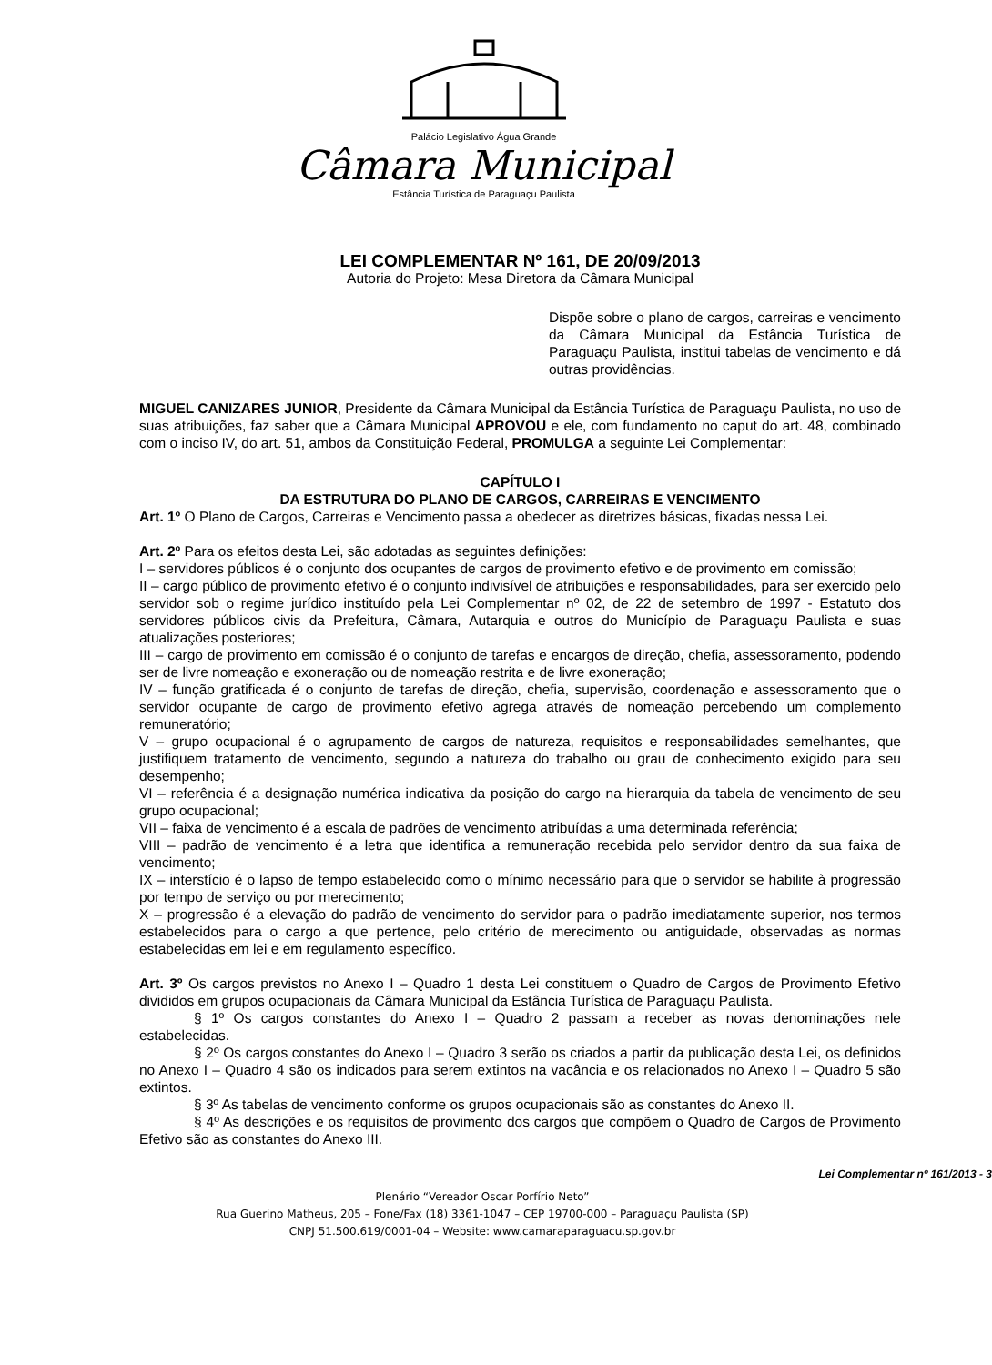Palácio Legislativo Água Grande
Câmara Municipal
Estância Turística de Paraguaçu Paulista
LEI COMPLEMENTAR Nº 161, DE 20/09/2013
Autoria do Projeto: Mesa Diretora da Câmara Municipal
Dispõe sobre o plano de cargos, carreiras e vencimento da Câmara Municipal da Estância Turística de Paraguaçu Paulista, institui tabelas de vencimento e dá outras providências.
MIGUEL CANIZARES JUNIOR, Presidente da Câmara Municipal da Estância Turística de Paraguaçu Paulista, no uso de suas atribuições, faz saber que a Câmara Municipal APROVOU e ele, com fundamento no caput do art. 48, combinado com o inciso IV, do art. 51, ambos da Constituição Federal, PROMULGA a seguinte Lei Complementar:
CAPÍTULO I
DA ESTRUTURA DO PLANO DE CARGOS, CARREIRAS E VENCIMENTO
Art. 1º O Plano de Cargos, Carreiras e Vencimento passa a obedecer as diretrizes básicas, fixadas nessa Lei.
Art. 2º Para os efeitos desta Lei, são adotadas as seguintes definições:
I – servidores públicos é o conjunto dos ocupantes de cargos de provimento efetivo e de provimento em comissão;
II – cargo público de provimento efetivo é o conjunto indivisível de atribuições e responsabilidades, para ser exercido pelo servidor sob o regime jurídico instituído pela Lei Complementar nº 02, de 22 de setembro de 1997 - Estatuto dos servidores públicos civis da Prefeitura, Câmara, Autarquia e outros do Município de Paraguaçu Paulista e suas atualizações posteriores;
III – cargo de provimento em comissão é o conjunto de tarefas e encargos de direção, chefia, assessoramento, podendo ser de livre nomeação e exoneração ou de nomeação restrita e de livre exoneração;
IV – função gratificada é o conjunto de tarefas de direção, chefia, supervisão, coordenação e assessoramento que o servidor ocupante de cargo de provimento efetivo agrega através de nomeação percebendo um complemento remuneratório;
V – grupo ocupacional é o agrupamento de cargos de natureza, requisitos e responsabilidades semelhantes, que justifiquem tratamento de vencimento, segundo a natureza do trabalho ou grau de conhecimento exigido para seu desempenho;
VI – referência é a designação numérica indicativa da posição do cargo na hierarquia da tabela de vencimento de seu grupo ocupacional;
VII – faixa de vencimento é a escala de padrões de vencimento atribuídas a uma determinada referência;
VIII – padrão de vencimento é a letra que identifica a remuneração recebida pelo servidor dentro da sua faixa de vencimento;
IX – interstício é o lapso de tempo estabelecido como o mínimo necessário para que o servidor se habilite à progressão por tempo de serviço ou por merecimento;
X – progressão é a elevação do padrão de vencimento do servidor para o padrão imediatamente superior, nos termos estabelecidos para o cargo a que pertence, pelo critério de merecimento ou antiguidade, observadas as normas estabelecidas em lei e em regulamento específico.
Art. 3º Os cargos previstos no Anexo I – Quadro 1 desta Lei constituem o Quadro de Cargos de Provimento Efetivo divididos em grupos ocupacionais da Câmara Municipal da Estância Turística de Paraguaçu Paulista.
§ 1º Os cargos constantes do Anexo I – Quadro 2 passam a receber as novas denominações nele estabelecidas.
§ 2º Os cargos constantes do Anexo I – Quadro 3 serão os criados a partir da publicação desta Lei, os definidos no Anexo I – Quadro 4 são os indicados para serem extintos na vacância e os relacionados no Anexo I – Quadro 5 são extintos.
§ 3º As tabelas de vencimento conforme os grupos ocupacionais são as constantes do Anexo II.
§ 4º As descrições e os requisitos de provimento dos cargos que compõem o Quadro de Cargos de Provimento Efetivo são as constantes do Anexo III.
Lei Complementar nº 161/2013 - 3
Plenário “Vereador Oscar Porfírio Neto”
Rua Guerino Matheus, 205 – Fone/Fax (18) 3361-1047 – CEP 19700-000 – Paraguaçu Paulista (SP)
CNPJ 51.500.619/0001-04 – Website: www.camaraparaguacu.sp.gov.br